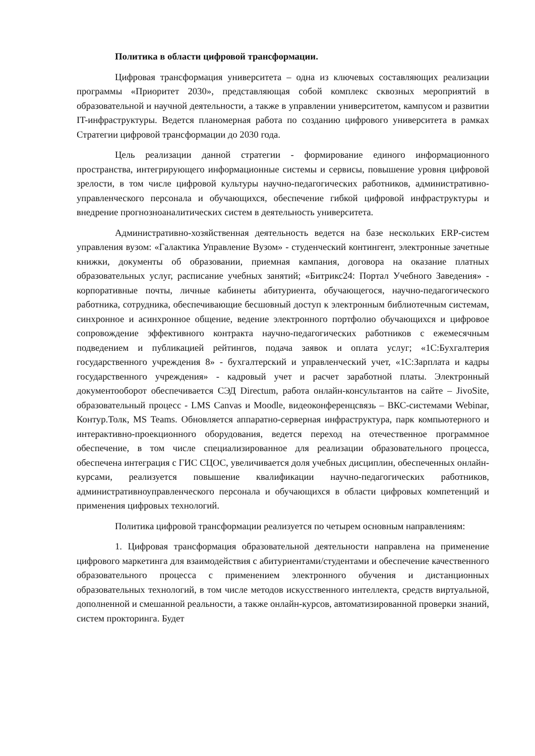Политика в области цифровой трансформации.
Цифровая трансформация университета – одна из ключевых составляющих реализации программы «Приоритет 2030», представляющая собой комплекс сквозных мероприятий в образовательной и научной деятельности, а также в управлении университетом, кампусом и развитии IT-инфраструктуры. Ведется планомерная работа по созданию цифрового университета в рамках Стратегии цифровой трансформации до 2030 года.
Цель реализации данной стратегии - формирование единого информационного пространства, интегрирующего информационные системы и сервисы, повышение уровня цифровой зрелости, в том числе цифровой культуры научно-педагогических работников, административно-управленческого персонала и обучающихся, обеспечение гибкой цифровой инфраструктуры и внедрение прогнозноаналитических систем в деятельность университета.
Административно-хозяйственная деятельность ведется на базе нескольких ERP-систем управления вузом: «Галактика Управление Вузом» - студенческий контингент, электронные зачетные книжки, документы об образовании, приемная кампания, договора на оказание платных образовательных услуг, расписание учебных занятий; «Битрикс24: Портал Учебного Заведения» - корпоративные почты, личные кабинеты абитуриента, обучающегося, научно-педагогического работника, сотрудника, обеспечивающие бесшовный доступ к электронным библиотечным системам, синхронное и асинхронное общение, ведение электронного портфолио обучающихся и цифровое сопровождение эффективного контракта научно-педагогических работников с ежемесячным подведением и публикацией рейтингов, подача заявок и оплата услуг; «1С:Бухгалтерия государственного учреждения 8» - бухгалтерский и управленческий учет, «1С:Зарплата и кадры государственного учреждения» - кадровый учет и расчет заработной платы. Электронный документооборот обеспечивается СЭД Directum, работа онлайн-консультантов на сайте – JivoSite, образовательный процесс - LMS Canvas и Moodle, видеоконференцсвязь – ВКС-системами Webinar, Контур.Толк, MS Teams. Обновляется аппаратно-серверная инфраструктура, парк компьютерного и интерактивно-проекционного оборудования, ведется переход на отечественное программное обеспечение, в том числе специализированное для реализации образовательного процесса, обеспечена интеграция с ГИС СЦОС, увеличивается доля учебных дисциплин, обеспеченных онлайн-курсами, реализуется повышение квалификации научно-педагогических работников, административноуправленческого персонала и обучающихся в области цифровых компетенций и применения цифровых технологий.
Политика цифровой трансформации реализуется по четырем основным направлениям:
1. Цифровая трансформация образовательной деятельности направлена на применение цифрового маркетинга для взаимодействия с абитуриентами/студентами и обеспечение качественного образовательного процесса с применением электронного обучения и дистанционных образовательных технологий, в том числе методов искусственного интеллекта, средств виртуальной, дополненной и смешанной реальности, а также онлайн-курсов, автоматизированной проверки знаний, систем прокторинга. Будет